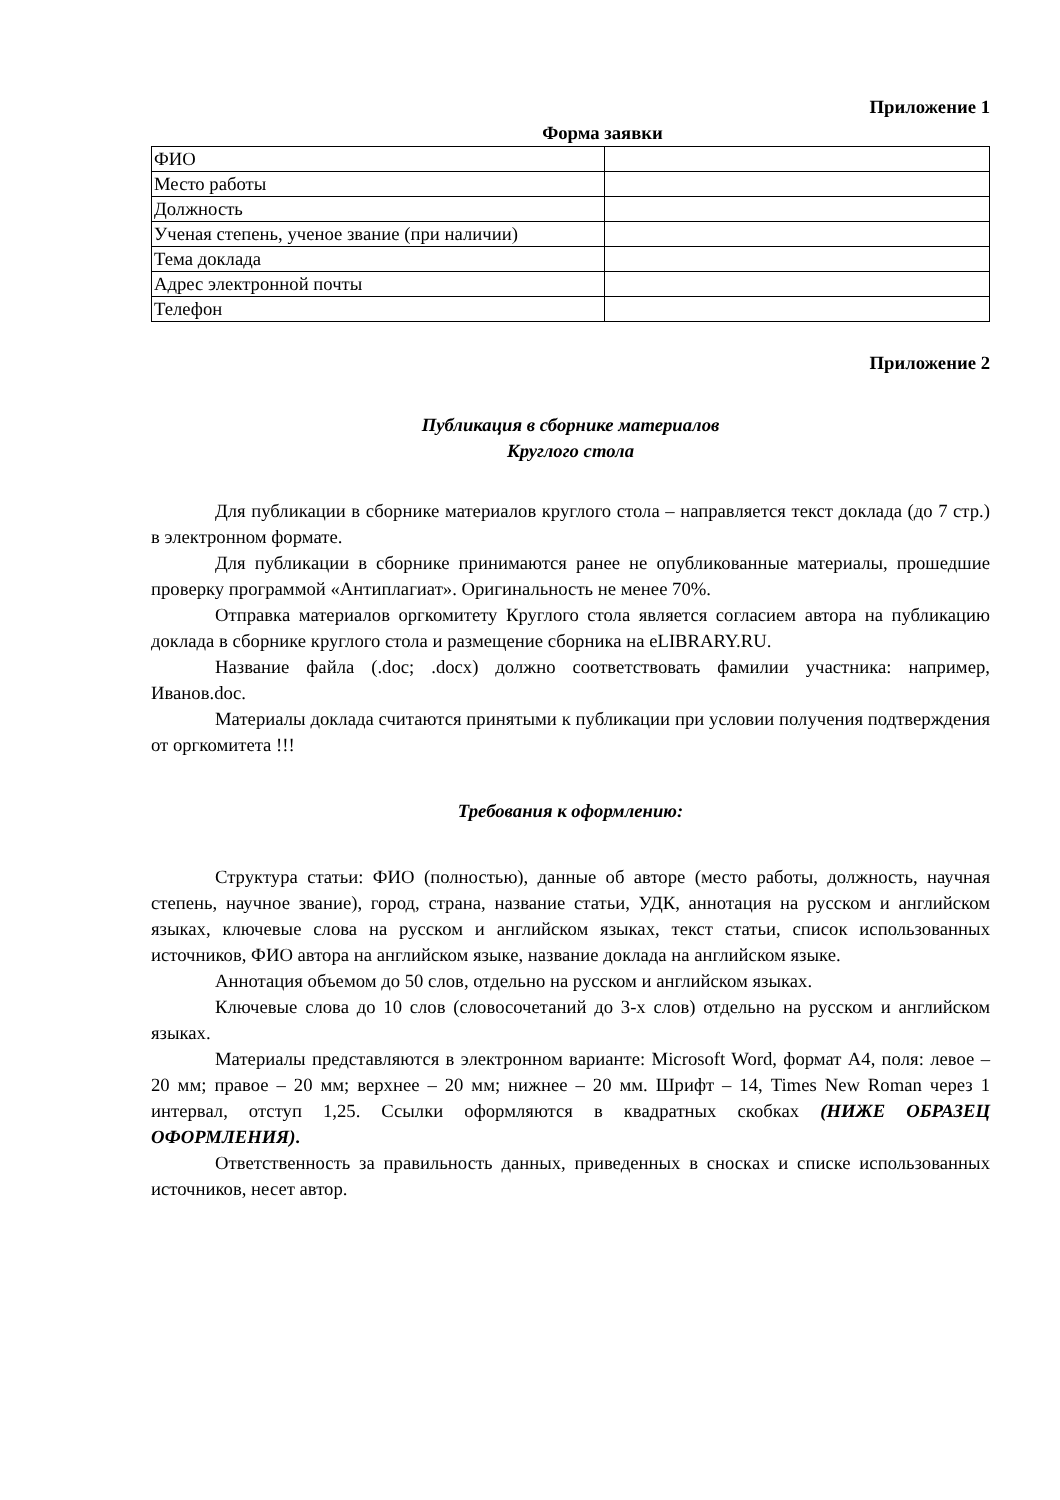Приложение 1
Форма заявки
| ФИО | |
| Место работы | |
| Должность | |
| Ученая степень, ученое звание (при наличии) | |
| Тема доклада | |
| Адрес электронной почты | |
| Телефон | |
Приложение 2
Публикация в сборнике материалов
Круглого стола
Для публикации в сборнике материалов круглого стола – направляется текст доклада (до 7 стр.) в электронном формате.
Для публикации в сборнике принимаются ранее не опубликованные материалы, прошедшие проверку программой «Антиплагиат». Оригинальность не менее 70%.
Отправка материалов оргкомитету Круглого стола является согласием автора на публикацию доклада в сборнике круглого стола и размещение сборника на eLIBRARY.RU.
Название файла (.doc; .docx) должно соответствовать фамилии участника: например, Иванов.doc.
Материалы доклада считаются принятыми к публикации при условии получения подтверждения от оргкомитета !!!
Требования к оформлению:
Структура статьи: ФИО (полностью), данные об авторе (место работы, должность, научная степень, научное звание), город, страна, название статьи, УДК, аннотация на русском и английском языках, ключевые слова на русском и английском языках, текст статьи, список использованных источников, ФИО автора на английском языке, название доклада на английском языке.
Аннотация объемом до 50 слов, отдельно на русском и английском языках.
Ключевые слова до 10 слов (словосочетаний до 3-х слов) отдельно на русском и английском языках.
Материалы представляются в электронном варианте: Microsoft Word, формат А4, поля: левое – 20 мм; правое – 20 мм; верхнее – 20 мм; нижнее – 20 мм. Шрифт – 14, Times New Roman через 1 интервал, отступ 1,25. Ссылки оформляются в квадратных скобках (НИЖЕ ОБРАЗЕЦ ОФОРМЛЕНИЯ).
Ответственность за правильность данных, приведенных в сносках и списке использованных источников, несет автор.